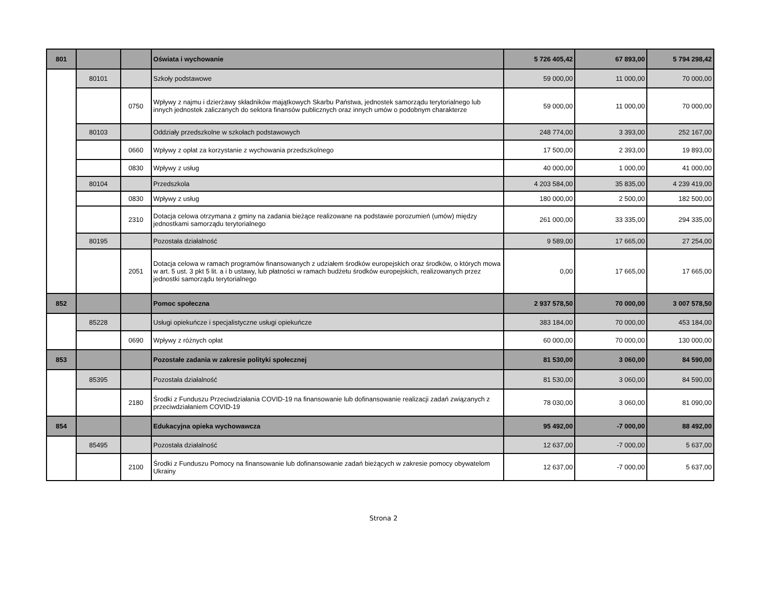| 801 | | | Oświata i wychowanie | 5 726 405,42 | 67 893,00 | 5 794 298,42 |
| | 80101 | | Szkoły podstawowe | 59 000,00 | 11 000,00 | 70 000,00 |
| | | 0750 | Wpływy z najmu i dzierżawy składników majątkowych Skarbu Państwa, jednostek samorządu terytorialnego lub innych jednostek zaliczanych do sektora finansów publicznych oraz innych umów o podobnym charakterze | 59 000,00 | 11 000,00 | 70 000,00 |
| | 80103 | | Oddziały przedszkolne w szkołach podstawowych | 248 774,00 | 3 393,00 | 252 167,00 |
| | | 0660 | Wpływy z opłat za korzystanie z wychowania przedszkolnego | 17 500,00 | 2 393,00 | 19 893,00 |
| | | 0830 | Wpływy z usług | 40 000,00 | 1 000,00 | 41 000,00 |
| | 80104 | | Przedszkola | 4 203 584,00 | 35 835,00 | 4 239 419,00 |
| | | 0830 | Wpływy z usług | 180 000,00 | 2 500,00 | 182 500,00 |
| | | 2310 | Dotacja celowa otrzymana z gminy na zadania bieżące realizowane na podstawie porozumień (umów) między jednostkami samorządu terytorialnego | 261 000,00 | 33 335,00 | 294 335,00 |
| | 80195 | | Pozostała działalność | 9 589,00 | 17 665,00 | 27 254,00 |
| | | 2051 | Dotacja celowa w ramach programów finansowanych z udziałem środków europejskich oraz środków, o których mowa w art. 5 ust. 3 pkt 5 lit. a i b ustawy, lub płatności w ramach budżetu środków europejskich, realizowanych przez jednostki samorządu terytorialnego | 0,00 | 17 665,00 | 17 665,00 |
| 852 | | | Pomoc społeczna | 2 937 578,50 | 70 000,00 | 3 007 578,50 |
| | 85228 | | Usługi opiekuńcze i specjalistyczne usługi opiekuńcze | 383 184,00 | 70 000,00 | 453 184,00 |
| | | 0690 | Wpływy z różnych opłat | 60 000,00 | 70 000,00 | 130 000,00 |
| 853 | | | Pozostałe zadania w zakresie polityki społecznej | 81 530,00 | 3 060,00 | 84 590,00 |
| | 85395 | | Pozostała działalność | 81 530,00 | 3 060,00 | 84 590,00 |
| | | 2180 | Środki z Funduszu Przeciwdziałania COVID-19 na finansowanie lub dofinansowanie realizacji zadań związanych z przeciwdziałaniem COVID-19 | 78 030,00 | 3 060,00 | 81 090,00 |
| 854 | | | Edukacyjna opieka wychowawcza | 95 492,00 | -7 000,00 | 88 492,00 |
| | 85495 | | Pozostała działalność | 12 637,00 | -7 000,00 | 5 637,00 |
| | | 2100 | Środki z Funduszu Pomocy na finansowanie lub dofinansowanie zadań bieżących w zakresie pomocy obywatelom Ukrainy | 12 637,00 | -7 000,00 | 5 637,00 |
Strona 2